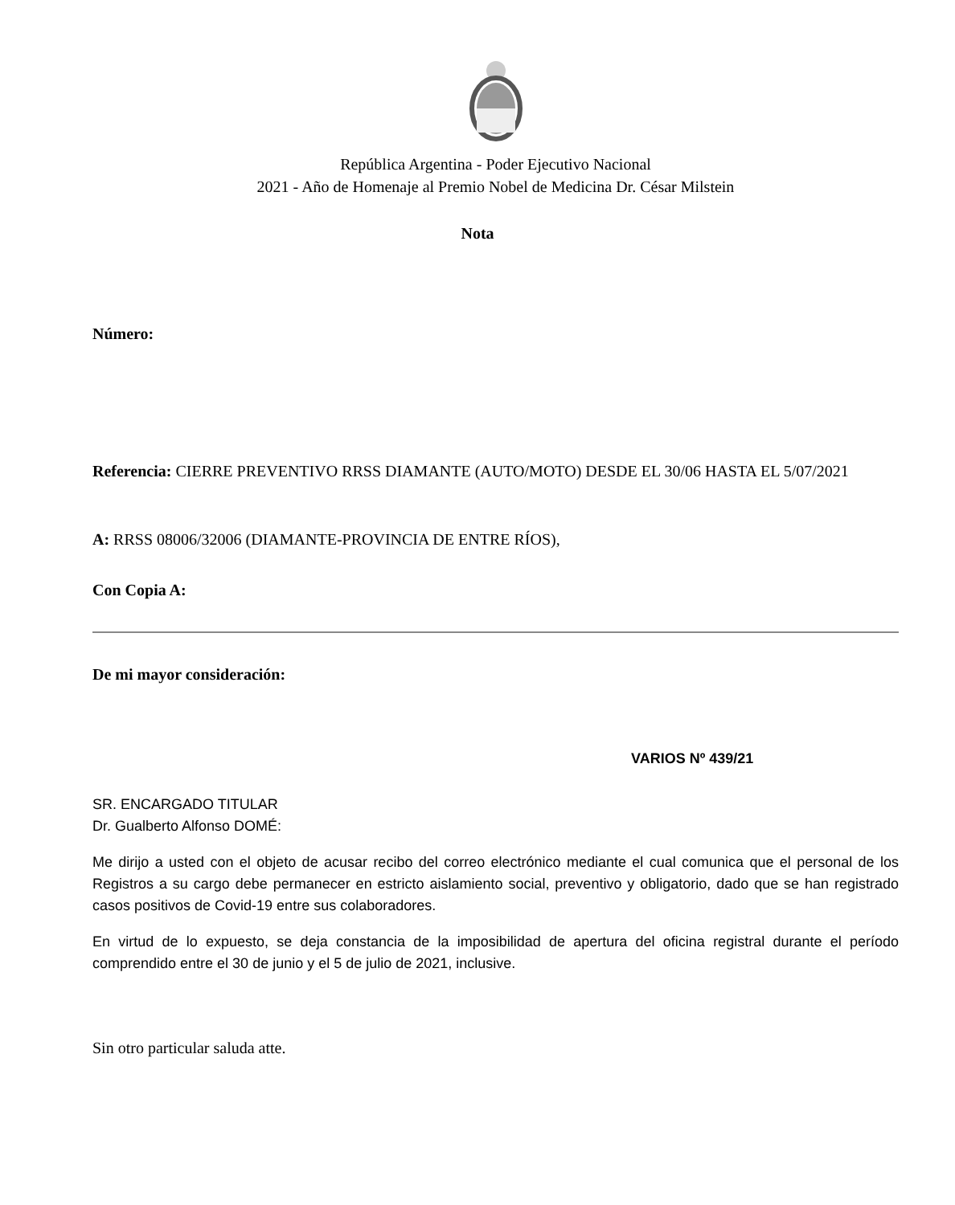República Argentina - Poder Ejecutivo Nacional
2021 - Año de Homenaje al Premio Nobel de Medicina Dr. César Milstein
Nota
Número:
Referencia: CIERRE PREVENTIVO RRSS DIAMANTE (AUTO/MOTO) DESDE EL 30/06 HASTA EL 5/07/2021
A: RRSS 08006/32006 (DIAMANTE-PROVINCIA DE ENTRE RÍOS),
Con Copia A:
De mi mayor consideración:
VARIOS Nº 439/21
SR. ENCARGADO TITULAR
Dr. Gualberto Alfonso DOMÉ:
Me dirijo a usted con el objeto de acusar recibo del correo electrónico mediante el cual comunica que el personal de los Registros a su cargo debe permanecer en estricto aislamiento social, preventivo y obligatorio, dado que se han registrado casos positivos de Covid-19 entre sus colaboradores.
En virtud de lo expuesto, se deja constancia de la imposibilidad de apertura del oficina registral durante el período comprendido entre el 30 de junio y el 5 de julio de 2021, inclusive.
Sin otro particular saluda atte.